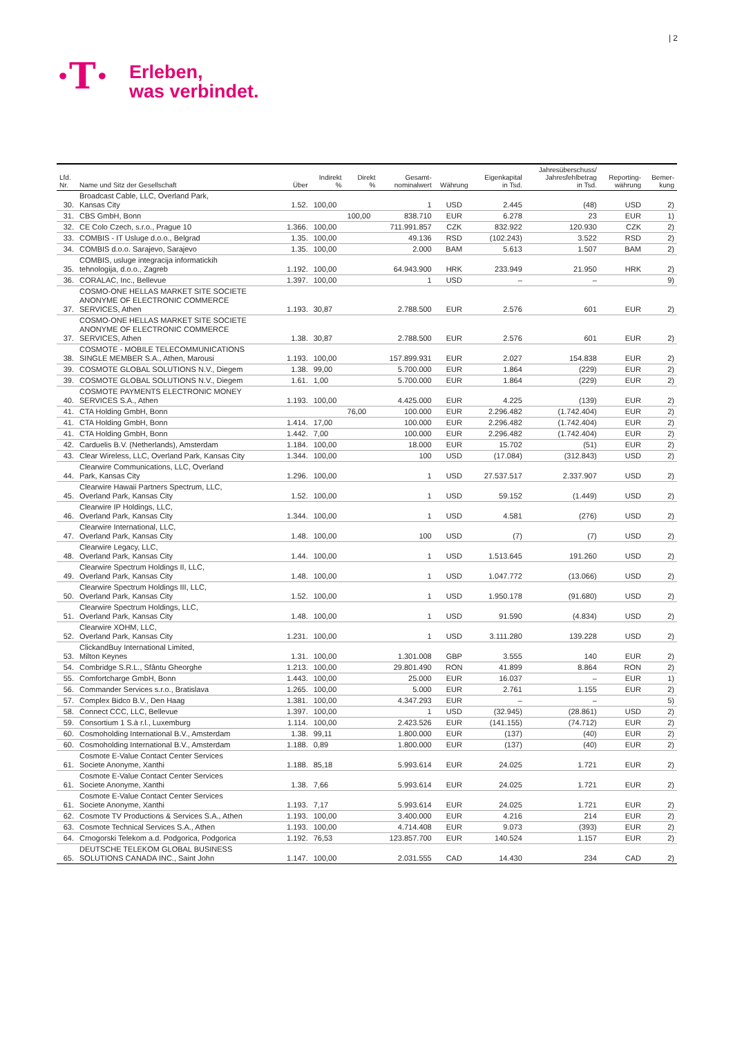| 2
·T·
Erleben,
was verbindet.
| Lfd. Nr. | Name und Sitz der Gesellschaft | Über | Indirekt % | Direkt % | Gesamt- nominalwert | Währung | Eigenkapital in Tsd. | Jahresüberschuss/ Jahresfehlbetrag in Tsd. | Reporting- währung | Bemer- kung |
| --- | --- | --- | --- | --- | --- | --- | --- | --- | --- | --- |
| 30. | Broadcast Cable, LLC, Overland Park, Kansas City | 1.52. | 100,00 | | 1 | USD | 2.445 | (48) | USD | 2) |
| 31. | CBS GmbH, Bonn | | | 100,00 | 838.710 | EUR | 6.278 | 23 | EUR | 1) |
| 32. | CE Colo Czech, s.r.o., Prague 10 | 1.366. | 100,00 | | 711.991.857 | CZK | 832.922 | 120.930 | CZK | 2) |
| 33. | COMBIS - IT Usluge d.o.o., Belgrad | 1.35. | 100,00 | | 49.136 | RSD | (102.243) | 3.522 | RSD | 2) |
| 34. | COMBIS d.o.o. Sarajevo, Sarajevo | 1.35. | 100,00 | | 2.000 | BAM | 5.613 | 1.507 | BAM | 2) |
| 35. | COMBIS, usluge integracija informatickih tehnologija, d.o.o., Zagreb | 1.192. | 100,00 | | 64.943.900 | HRK | 233.949 | 21.950 | HRK | 2) |
| 36. | CORALAC, Inc., Bellevue | 1.397. | 100,00 | | 1 | USD | – | – | | 9) |
| 37. | COSMO-ONE HELLAS MARKET SITE SOCIETE ANONYME OF ELECTRONIC COMMERCE SERVICES, Athen | 1.193. | 30,87 | | 2.788.500 | EUR | 2.576 | 601 | EUR | 2) |
| 37. | COSMO-ONE HELLAS MARKET SITE SOCIETE ANONYME OF ELECTRONIC COMMERCE SERVICES, Athen | 1.38. | 30,87 | | 2.788.500 | EUR | 2.576 | 601 | EUR | 2) |
| 38. | COSMOTE - MOBILE TELECOMMUNICATIONS SINGLE MEMBER S.A., Athen, Marousi | 1.193. | 100,00 | | 157.899.931 | EUR | 2.027 | 154.838 | EUR | 2) |
| 39. | COSMOTE GLOBAL SOLUTIONS N.V., Diegem | 1.38. | 99,00 | | 5.700.000 | EUR | 1.864 | (229) | EUR | 2) |
| 39. | COSMOTE GLOBAL SOLUTIONS N.V., Diegem | 1.61. | 1,00 | | 5.700.000 | EUR | 1.864 | (229) | EUR | 2) |
| 40. | COSMOTE PAYMENTS ELECTRONIC MONEY SERVICES S.A., Athen | 1.193. | 100,00 | | 4.425.000 | EUR | 4.225 | (139) | EUR | 2) |
| 41. | CTA Holding GmbH, Bonn | | | 76,00 | 100.000 | EUR | 2.296.482 | (1.742.404) | EUR | 2) |
| 41. | CTA Holding GmbH, Bonn | 1.414. | 17,00 | | 100.000 | EUR | 2.296.482 | (1.742.404) | EUR | 2) |
| 41. | CTA Holding GmbH, Bonn | 1.442. | 7,00 | | 100.000 | EUR | 2.296.482 | (1.742.404) | EUR | 2) |
| 42. | Carduelis B.V. (Netherlands), Amsterdam | 1.184. | 100,00 | | 18.000 | EUR | 15.702 | (51) | EUR | 2) |
| 43. | Clear Wireless, LLC, Overland Park, Kansas City | 1.344. | 100,00 | | 100 | USD | (17.084) | (312.843) | USD | 2) |
| 44. | Clearwire Communications, LLC, Overland Park, Kansas City | 1.296. | 100,00 | | 1 | USD | 27.537.517 | 2.337.907 | USD | 2) |
| 45. | Clearwire Hawaii Partners Spectrum, LLC, Overland Park, Kansas City | 1.52. | 100,00 | | 1 | USD | 59.152 | (1.449) | USD | 2) |
| 46. | Clearwire IP Holdings, LLC, Overland Park, Kansas City | 1.344. | 100,00 | | 1 | USD | 4.581 | (276) | USD | 2) |
| 47. | Clearwire International, LLC, Overland Park, Kansas City | 1.48. | 100,00 | | 100 | USD | (7) | (7) | USD | 2) |
| 48. | Clearwire Legacy, LLC, Overland Park, Kansas City | 1.44. | 100,00 | | 1 | USD | 1.513.645 | 191.260 | USD | 2) |
| 49. | Clearwire Spectrum Holdings II, LLC, Overland Park, Kansas City | 1.48. | 100,00 | | 1 | USD | 1.047.772 | (13.066) | USD | 2) |
| 50. | Clearwire Spectrum Holdings III, LLC, Overland Park, Kansas City | 1.52. | 100,00 | | 1 | USD | 1.950.178 | (91.680) | USD | 2) |
| 51. | Clearwire Spectrum Holdings, LLC, Overland Park, Kansas City | 1.48. | 100,00 | | 1 | USD | 91.590 | (4.834) | USD | 2) |
| 52. | Clearwire XOHM, LLC, Overland Park, Kansas City | 1.231. | 100,00 | | 1 | USD | 3.111.280 | 139.228 | USD | 2) |
| 53. | ClickandBuy International Limited, Milton Keynes | 1.31. | 100,00 | | 1.301.008 | GBP | 3.555 | 140 | EUR | 2) |
| 54. | Combridge S.R.L., Sfântu Gheorghe | 1.213. | 100,00 | | 29.801.490 | RON | 41.899 | 8.864 | RON | 2) |
| 55. | Comfortcharge GmbH, Bonn | 1.443. | 100,00 | | 25.000 | EUR | 16.037 | – | EUR | 1) |
| 56. | Commander Services s.r.o., Bratislava | 1.265. | 100,00 | | 5.000 | EUR | 2.761 | 1.155 | EUR | 2) |
| 57. | Complex Bidco B.V., Den Haag | 1.381. | 100,00 | | 4.347.293 | EUR | – | – | | 5) |
| 58. | Connect CCC, LLC, Bellevue | 1.397. | 100,00 | | 1 | USD | (32.945) | (28.861) | USD | 2) |
| 59. | Consortium 1 S.à r.l., Luxemburg | 1.114. | 100,00 | | 2.423.526 | EUR | (141.155) | (74.712) | EUR | 2) |
| 60. | Cosmoholding International B.V., Amsterdam | 1.38. | 99,11 | | 1.800.000 | EUR | (137) | (40) | EUR | 2) |
| 60. | Cosmoholding International B.V., Amsterdam | 1.188. | 0,89 | | 1.800.000 | EUR | (137) | (40) | EUR | 2) |
| 61. | Cosmote E-Value Contact Center Services Societe Anonyme, Xanthi | 1.188. | 85,18 | | 5.993.614 | EUR | 24.025 | 1.721 | EUR | 2) |
| 61. | Cosmote E-Value Contact Center Services Societe Anonyme, Xanthi | 1.38. | 7,66 | | 5.993.614 | EUR | 24.025 | 1.721 | EUR | 2) |
| 61. | Cosmote E-Value Contact Center Services Societe Anonyme, Xanthi | 1.193. | 7,17 | | 5.993.614 | EUR | 24.025 | 1.721 | EUR | 2) |
| 62. | Cosmote TV Productions & Services S.A., Athen | 1.193. | 100,00 | | 3.400.000 | EUR | 4.216 | 214 | EUR | 2) |
| 63. | Cosmote Technical Services S.A., Athen | 1.193. | 100,00 | | 4.714.408 | EUR | 9.073 | (393) | EUR | 2) |
| 64. | Crnogorski Telekom a.d. Podgorica, Podgorica | 1.192. | 76,53 | | 123.857.700 | EUR | 140.524 | 1.157 | EUR | 2) |
| 65. | DEUTSCHE TELEKOM GLOBAL BUSINESS SOLUTIONS CANADA INC., Saint John | 1.147. | 100,00 | | 2.031.555 | CAD | 14.430 | 234 | CAD | 2) |